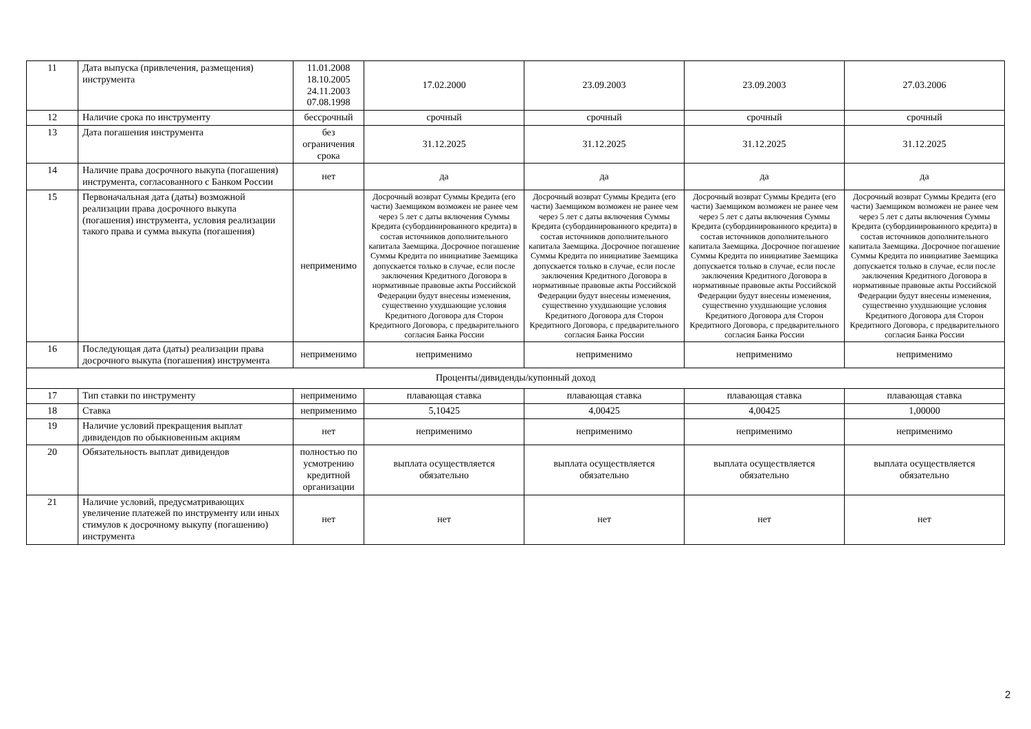| 11 | Дата выпуска (привлечения, размещения) инструмента | 11.01.2008 18.10.2005 24.11.2003 07.08.1998 | 17.02.2000 | 23.09.2003 | 23.09.2003 | 27.03.2006 |
| 12 | Наличие срока по инструменту | бессрочный | срочный | срочный | срочный | срочный |
| 13 | Дата погашения инструмента | без ограничения срока | 31.12.2025 | 31.12.2025 | 31.12.2025 | 31.12.2025 |
| 14 | Наличие права досрочного выкупа (погашения) инструмента, согласованного с Банком России | нет | да | да | да | да |
| 15 | Первоначальная дата (даты) возможной реализации права досрочного выкупа (погашения) инструмента, условия реализации такого права и сумма выкупа (погашения) | неприменимо | Досрочный возврат Суммы Кредита (его части) Заемщиком возможен не ранее чем через 5 лет с даты включения Суммы Кредита (субординированного кредита) в состав источников дополнительного капитала Заемщика. Досрочное погашение Суммы Кредита по инициативе Заемщика допускается только в случае, если после заключения Кредитного Договора в нормативные правовые акты Российской Федерации будут внесены изменения, существенно ухудшающие условия Кредитного Договора для Сторон Кредитного Договора, с предварительного согласия Банка России | Досрочный возврат Суммы Кредита (его части) Заемщиком возможен не ранее чем через 5 лет с даты включения Суммы Кредита (субординированного кредита) в состав источников дополнительного капитала Заемщика. Досрочное погашение Суммы Кредита по инициативе Заемщика допускается только в случае, если после заключения Кредитного Договора в нормативные правовые акты Российской Федерации будут внесены изменения, существенно ухудшающие условия Кредитного Договора для Сторон Кредитного Договора, с предварительного согласия Банка России | Досрочный возврат Суммы Кредита (его части) Заемщиком возможен не ранее чем через 5 лет с даты включения Суммы Кредита (субординированного кредита) в состав источников дополнительного капитала Заемщика. Досрочное погашение Суммы Кредита по инициативе Заемщика допускается только в случае, если после заключения Кредитного Договора в нормативные правовые акты Российской Федерации будут внесены изменения, существенно ухудшающие условия Кредитного Договора для Сторон Кредитного Договора, с предварительного согласия Банка России | Досрочный возврат Суммы Кредита (его части) Заемщиком возможен не ранее чем через 5 лет с даты включения Суммы Кредита (субординированного кредита) в состав источников дополнительного капитала Заемщика. Досрочное погашение Суммы Кредита по инициативе Заемщика допускается только в случае, если после заключения Кредитного Договора в нормативные правовые акты Российской Федерации будут внесены изменения, существенно ухудшающие условия Кредитного Договора для Сторон Кредитного Договора, с предварительного согласия Банка России |
| 16 | Последующая дата (даты) реализации права досрочного выкупа (погашения) инструмента | неприменимо | неприменимо | неприменимо | неприменимо | неприменимо |
| Проценты/дивиденды/купонный доход | | | | | | |
| 17 | Тип ставки по инструменту | неприменимо | плавающая ставка | плавающая ставка | плавающая ставка | плавающая ставка |
| 18 | Ставка | неприменимо | 5,10425 | 4,00425 | 4,00425 | 1,00000 |
| 19 | Наличие условий прекращения выплат дивидендов по обыкновенным акциям | нет | неприменимо | неприменимо | неприменимо | неприменимо |
| 20 | Обязательность выплат дивидендов | полностью по усмотрению кредитной организации | выплата осуществляется обязательно | выплата осуществляется обязательно | выплата осуществляется обязательно | выплата осуществляется обязательно |
| 21 | Наличие условий, предусматривающих увеличение платежей по инструменту или иных стимулов к досрочному выкупу (погашению) инструмента | нет | нет | нет | нет | нет |
2